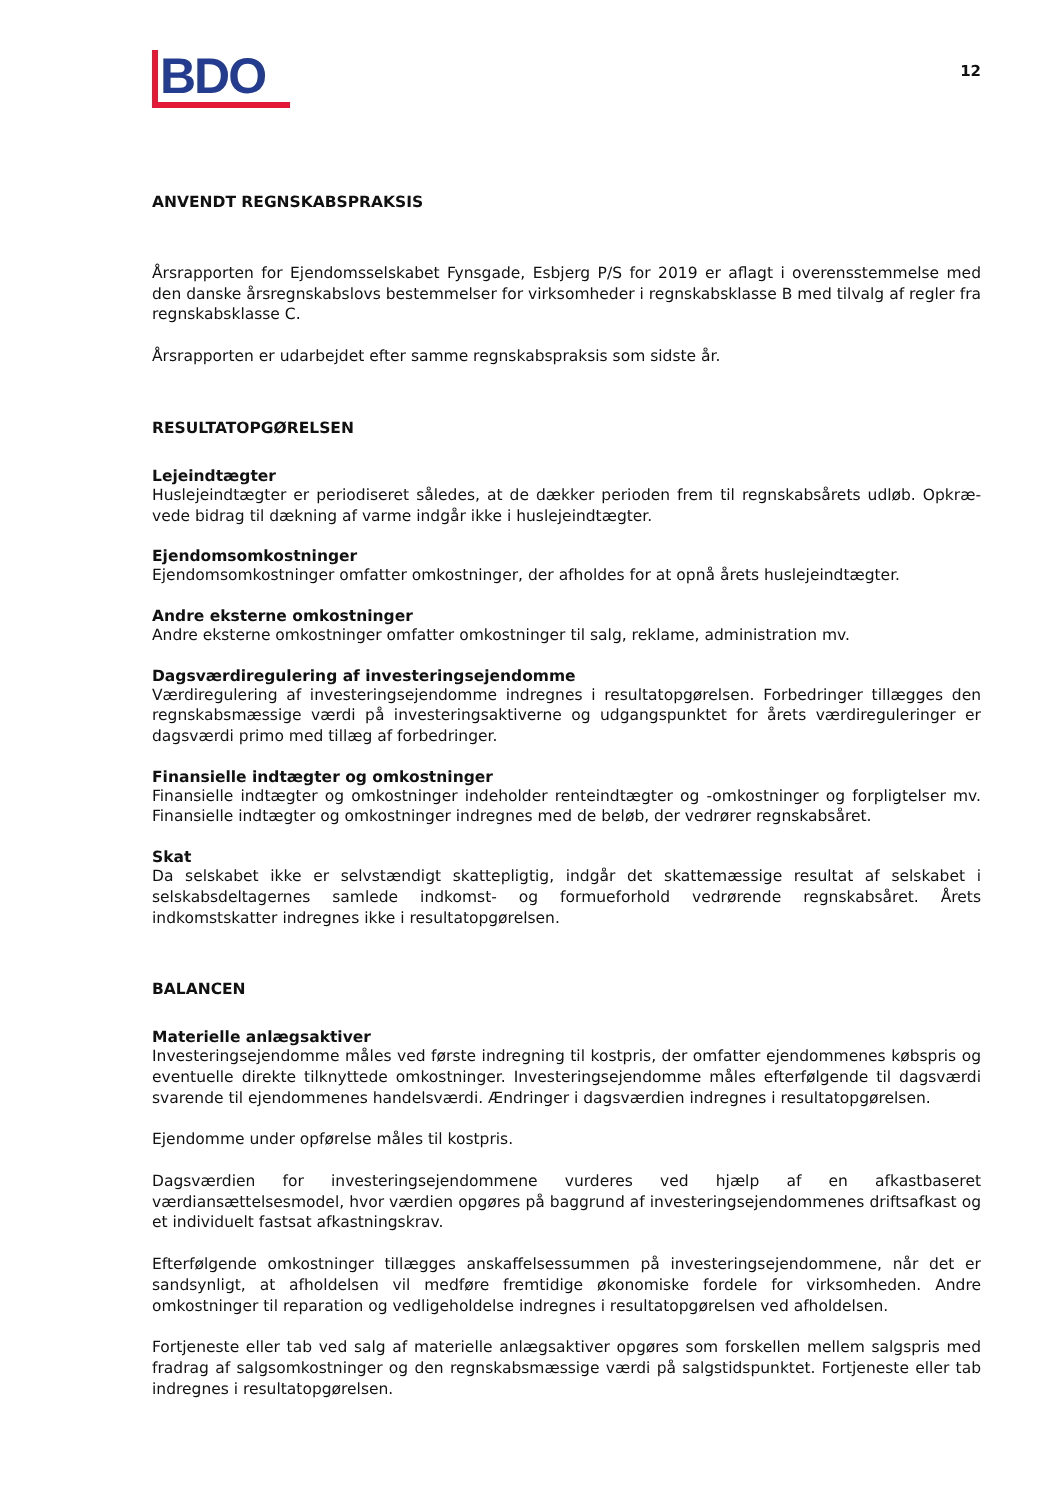BDO
12
ANVENDT REGNSKABSPRAKSIS
Årsrapporten for Ejendomsselskabet Fynsgade, Esbjerg P/S for 2019 er aflagt i overensstemmelse med den danske årsregnskabslovs bestemmelser for virksomheder i regnskabsklasse B med tilvalg af regler fra regnskabsklasse C.
Årsrapporten er udarbejdet efter samme regnskabspraksis som sidste år.
RESULTATOPGØRELSEN
Lejeindtægter
Huslejeindtægter er periodiseret således, at de dækker perioden frem til regnskabsårets udløb. Opkræ-vede bidrag til dækning af varme indgår ikke i huslejeindtægter.
Ejendomsomkostninger
Ejendomsomkostninger omfatter omkostninger, der afholdes for at opnå årets huslejeindtægter.
Andre eksterne omkostninger
Andre eksterne omkostninger omfatter omkostninger til salg, reklame, administration mv.
Dagsværdiregulering af investeringsejendomme
Værdiregulering af investeringsejendomme indregnes i resultatopgørelsen. Forbedringer tillægges den regnskabsmæssige værdi på investeringsaktiverne og udgangspunktet for årets værdireguleringer er dagsværdi primo med tillæg af forbedringer.
Finansielle indtægter og omkostninger
Finansielle indtægter og omkostninger indeholder renteindtægter og -omkostninger og forpligtelser mv. Finansielle indtægter og omkostninger indregnes med de beløb, der vedrører regnskabsåret.
Skat
Da selskabet ikke er selvstændigt skattepligtig, indgår det skattemæssige resultat af selskabet i selskabsdeltagernes samlede indkomst- og formueforhold vedrørende regnskabsåret. Årets indkomstskatter indregnes ikke i resultatopgørelsen.
BALANCEN
Materielle anlægsaktiver
Investeringsejendomme måles ved første indregning til kostpris, der omfatter ejendommenes købspris og eventuelle direkte tilknyttede omkostninger. Investeringsejendomme måles efterfølgende til dagsværdi svarende til ejendommenes handelsværdi. Ændringer i dagsværdien indregnes i resultatopgørelsen.
Ejendomme under opførelse måles til kostpris.
Dagsværdien for investeringsejendommene vurderes ved hjælp af en afkastbaseret værdiansættelsesmodel, hvor værdien opgøres på baggrund af investeringsejendommenes driftsafkast og et individuelt fastsat afkastningskrav.
Efterfølgende omkostninger tillægges anskaffelsessummen på investeringsejendommene, når det er sandsynligt, at afholdelsen vil medføre fremtidige økonomiske fordele for virksomheden. Andre omkostninger til reparation og vedligeholdelse indregnes i resultatopgørelsen ved afholdelsen.
Fortjeneste eller tab ved salg af materielle anlægsaktiver opgøres som forskellen mellem salgspris med fradrag af salgsomkostninger og den regnskabsmæssige værdi på salgstidspunktet. Fortjeneste eller tab indregnes i resultatopgørelsen.